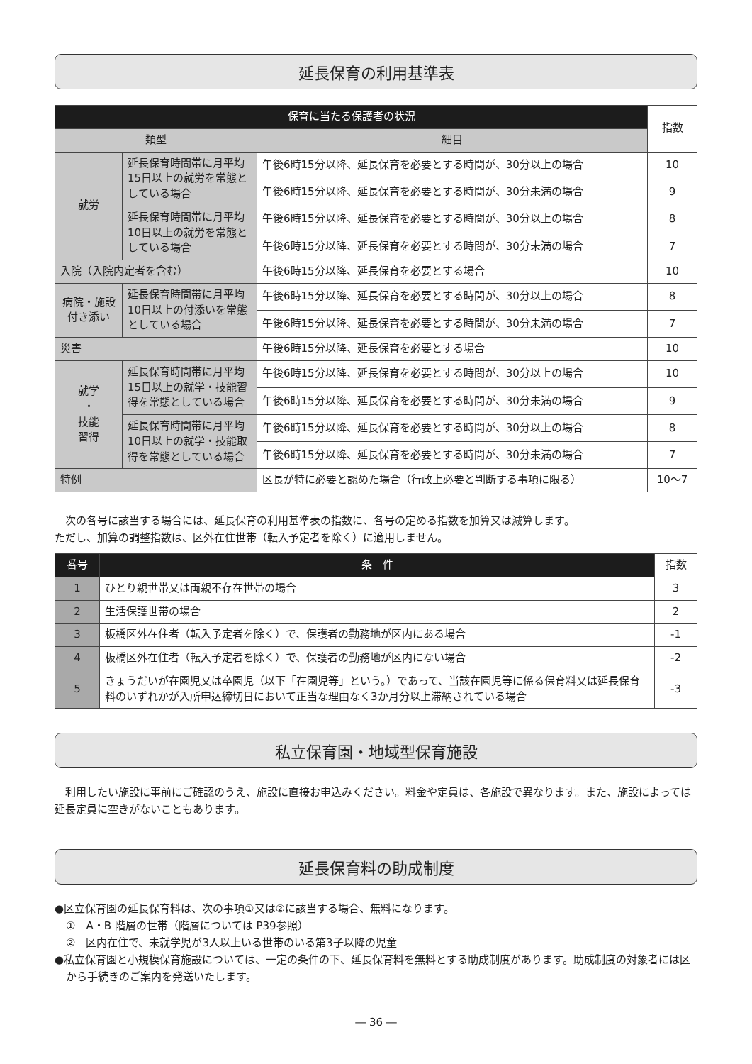延長保育の利用基準表
| 保育に当たる保護者の状況 | | | 指数 |
| --- | --- | --- | --- |
| 類型 | | 細目 | |
| 就労 | 延長保育時間帯に月平均15日以上の就労を常態としている場合 | 午後6時15分以降、延長保育を必要とする時間が、30分以上の場合 | 10 |
| | | 午後6時15分以降、延長保育を必要とする時間が、30分未満の場合 | 9 |
| | 延長保育時間帯に月平均10日以上の就労を常態としている場合 | 午後6時15分以降、延長保育を必要とする時間が、30分以上の場合 | 8 |
| | | 午後6時15分以降、延長保育を必要とする時間が、30分未満の場合 | 7 |
| 入院（入院内定者を含む） | | 午後6時15分以降、延長保育を必要とする場合 | 10 |
| 病院・施設付き添い | 延長保育時間帯に月平均10日以上の付添いを常態としている場合 | 午後6時15分以降、延長保育を必要とする時間が、30分以上の場合 | 8 |
| | | 午後6時15分以降、延長保育を必要とする時間が、30分未満の場合 | 7 |
| 災害 | | 午後6時15分以降、延長保育を必要とする場合 | 10 |
| 就学 ・ 技能 習得 | 延長保育時間帯に月平均15日以上の就学・技能習得を常態としている場合 | 午後6時15分以降、延長保育を必要とする時間が、30分以上の場合 | 10 |
| | | 午後6時15分以降、延長保育を必要とする時間が、30分未満の場合 | 9 |
| | 延長保育時間帯に月平均10日以上の就学・技能取得を常態としている場合 | 午後6時15分以降、延長保育を必要とする時間が、30分以上の場合 | 8 |
| | | 午後6時15分以降、延長保育を必要とする時間が、30分未満の場合 | 7 |
| 特例 | | 区長が特に必要と認めた場合（行政上必要と判断する事項に限る） | 10～7 |
　次の各号に該当する場合には、延長保育の利用基準表の指数に、各号の定める指数を加算又は減算します。
ただし、加算の調整指数は、区外在住世帯（転入予定者を除く）に適用しません。
| 番号 | 条 件 | 指数 |
| --- | --- | --- |
| 1 | ひとり親世帯又は両親不存在世帯の場合 | 3 |
| 2 | 生活保護世帯の場合 | 2 |
| 3 | 板橋区外在住者（転入予定者を除く）で、保護者の勤務地が区内にある場合 | -1 |
| 4 | 板橋区外在住者（転入予定者を除く）で、保護者の勤務地が区内にない場合 | -2 |
| 5 | きょうだいが在園児又は卒園児（以下「在園児等」という。）であって、当該在園児等に係る保育料又は延長保育料のいずれかが入所申込締切日において正当な理由なく3か月分以上滞納されている場合 | -3 |
私立保育園・地域型保育施設
　利用したい施設に事前にご確認のうえ、施設に直接お申込みください。料金や定員は、各施設で異なります。また、施設によっては延長定員に空きがないこともあります。
延長保育料の助成制度
●区立保育園の延長保育料は、次の事項①又は②に該当する場合、無料になります。
①　A・B 階層の世帯（階層については P39参照）
②　区内在住で、未就学児が3人以上いる世帯のいる第3子以降の児童
●私立保育園と小規模保育施設については、一定の条件の下、延長保育料を無料とする助成制度があります。助成制度の対象者には区から手続きのご案内を発送いたします。
― 36 ―